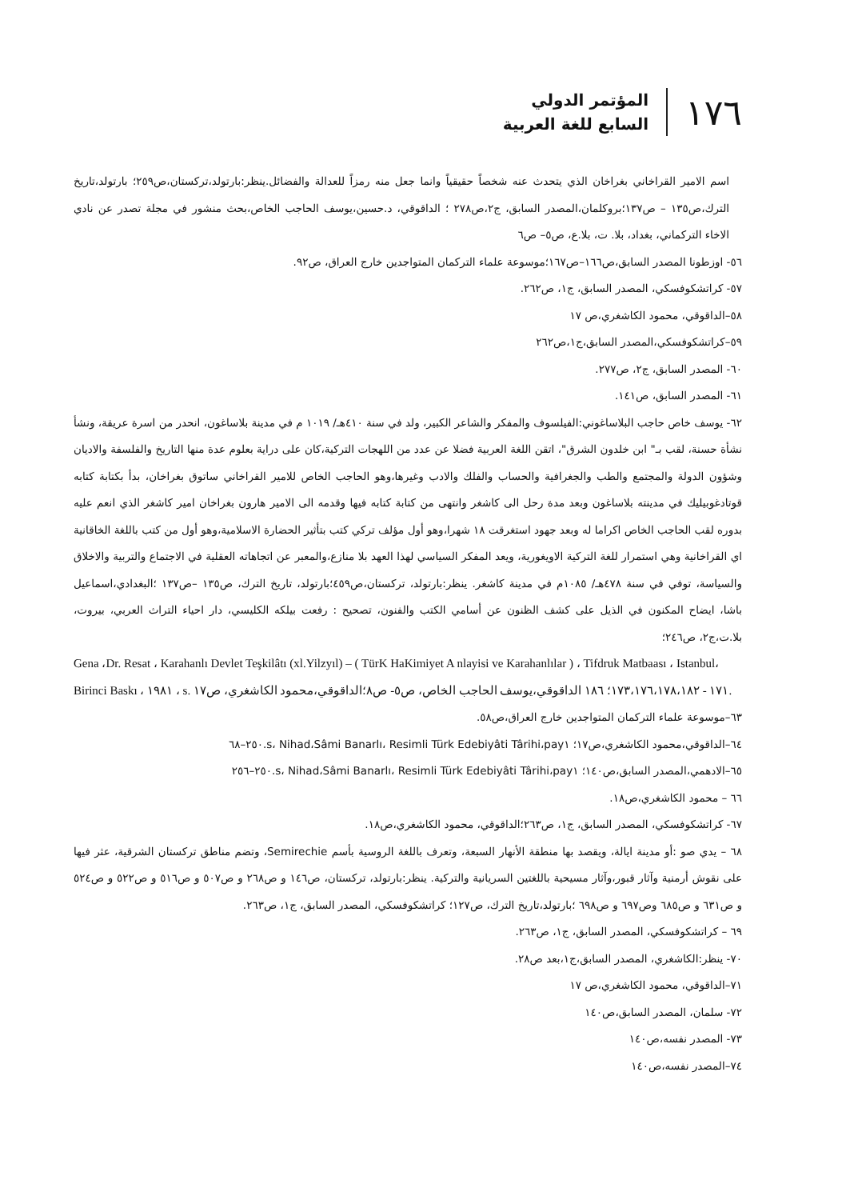١٧٦
المؤتمر الدولي
السابع للغة العربية
اسم الامير القراخاني بغراخان الذي يتحدث عنه شخصاً حقيقياً وانما جعل منه رمزاً للعدالة والفضائل.ينظر:بارتولد،تركستان،ص٢٥٩؛ بارتولد،تاريخ الترك،ص١٣٥ – ص١٣٧؛بروكلمان،المصدر السابق، ج٢،ص٢٧٨ ؛ الداقوقي، د.حسين،يوسف الحاجب الخاص،بحث منشور في مجلة تصدر عن نادي الاخاء التركماني، بغداد، بلا. ت، بلا.ع، ص٥– ص٦
٥٦- اوزطونا المصدر السابق،ص١٦٦–ص١٦٧؛موسوعة علماء التركمان المتواجدين خارج العراق، ص٩٢.
٥٧- كراتشكوفسكي، المصدر السابق، ج١، ص٢٦٢.
٥٨–الداقوقي، محمود الكاشغري،ص ١٧
٥٩–كراتشكوفسكي،المصدر السابق،ج١،ص٢٦٢
٦٠- المصدر السابق، ج٢، ص٢٧٧.
٦١- المصدر السابق، ص١٤١.
٦٢- يوسف خاص حاجب البلاساغوني:الفيلسوف والمفكر والشاعر الكبير، ولد في سنة ٤١٠هـ/ ١٠١٩ م في مدينة بلاساغون، انحدر من اسرة عريقة، ونشأ نشأة حسنة، لقب بـ" ابن خلدون الشرق"، اتقن اللغة العربية فضلا عن عدد من اللهجات التركية،كان على دراية بعلوم عدة منها التاريخ والفلسفة والاديان وشؤون الدولة والمجتمع والطب والجغرافية والحساب والفلك والادب وغيرها،وهو الحاجب الخاص للامير القراخاني ساتوق بغراخان، بدأ بكتابة كتابه قوتادغوبيليك في مدينته بلاساغون وبعد مدة رحل الى كاشغر وانتهى من كتابة كتابه فيها وقدمه الى الامير هارون بغراخان امير كاشغر الذي انعم عليه بدوره لقب الحاجب الخاص اكراما له وبعد جهود استغرقت ١٨ شهرا،وهو أول مؤلف تركي كتب بتأثير الحضارة الاسلامية،وهو أول من كتب باللغة الخاقانية اي القراخانية وهي استمرار للغة التركية الاويغورية، ويعد المفكر السياسي لهذا العهد بلا منازع،والمعبر عن اتجاهاته العقلية في الاجتماع والتربية والاخلاق والسياسة، توفي في سنة ٤٧٨هـ/ ١٠٨٥م في مدينة كاشغر. ينظر:بارتولد، تركستان،ص٤٥٩؛بارتولد، تاريخ الترك، ص١٣٥ –ص١٣٧ ؛البغدادي،اسماعيل باشا، ايضاح المكنون في الذيل على كشف الظنون عن أسامي الكتب والفنون، تصحيح : رفعت بيلكه الكليسي، دار احياء التراث العربي، بيروت، بلا.ت،ج٢، ص٢٤٦؛
Gena ،Dr. Resat ، Karahanlı Devlet Teşkilâtı (xl.Yilzyıl) – ( TürK HaKimiyet A nlayisi ve Karahanlılar ) ، Tifdruk Matbaası ، Istanbul، Birinci Baskı ، ١٩٨١ ، s. ١٧١ - ١٧٣،١٧٦،١٧٨،١٨٢؛ ١٨٦ الداقوقي،يوسف الحاجب الخاص، ص٥- ص٨؛الداقوقي،محمود الكاشغري، ص١٧.
٦٣–موسوعة علماء التركمان المتواجدين خارج العراق،ص٥٨.
٦٤–الداقوقي،محمود الكاشغري،ص١٧؛ Nihad،Sâmi Banarlı، Resimli Türk Edebiyâti Târihi،pay١ ،s.٢٥٠–٦٨
٦٥–الادهمي،المصدر السابق،ص١٤٠؛ Nihad،Sâmi Banarlı، Resimli Türk Edebiyâti Târihi،pay١ ،s.٢٥٠–٢٥٦
٦٦ – محمود الكاشغري،ص١٨.
٦٧- كراتشكوفسكي، المصدر السابق، ج١، ص٢٦٣؛الداقوقي، محمود الكاشغري،ص١٨.
٦٨ – يدي صو :أو مدينة ايالة، ويقصد بها منطقة الأنهار السبعة، وتعرف باللغة الروسية بأسم Semirechie، وتضم مناطق تركستان الشرقية، عثر فيها على نقوش أرمنية وآثار قبور،وآثار مسيحية باللغتين السريانية والتركية. ينظر:بارتولد، تركستان، ص١٤٦ و ص٢٦٨ و ص٥٠٧ و ص٥١٦ و ص٥٢٢ و ص٥٢٤ و ص٦٣١ و ص٦٨٥ وص٦٩٧ و ص٦٩٨ ؛بارتولد،تاريخ الترك، ص١٢٧؛ كراتشكوفسكي، المصدر السابق، ج١، ص٢٦٣.
٦٩ – كراتشكوفسكي، المصدر السابق، ج١، ص٢٦٣.
٧٠- ينظر:الكاشغري، المصدر السابق،ج١،بعد ص٢٨.
٧١–الداقوقي، محمود الكاشغري،ص ١٧
٧٢- سلمان، المصدر السابق،ص١٤٠
٧٣- المصدر نفسه،ص١٤٠
٧٤–المصدر نفسه،ص١٤٠